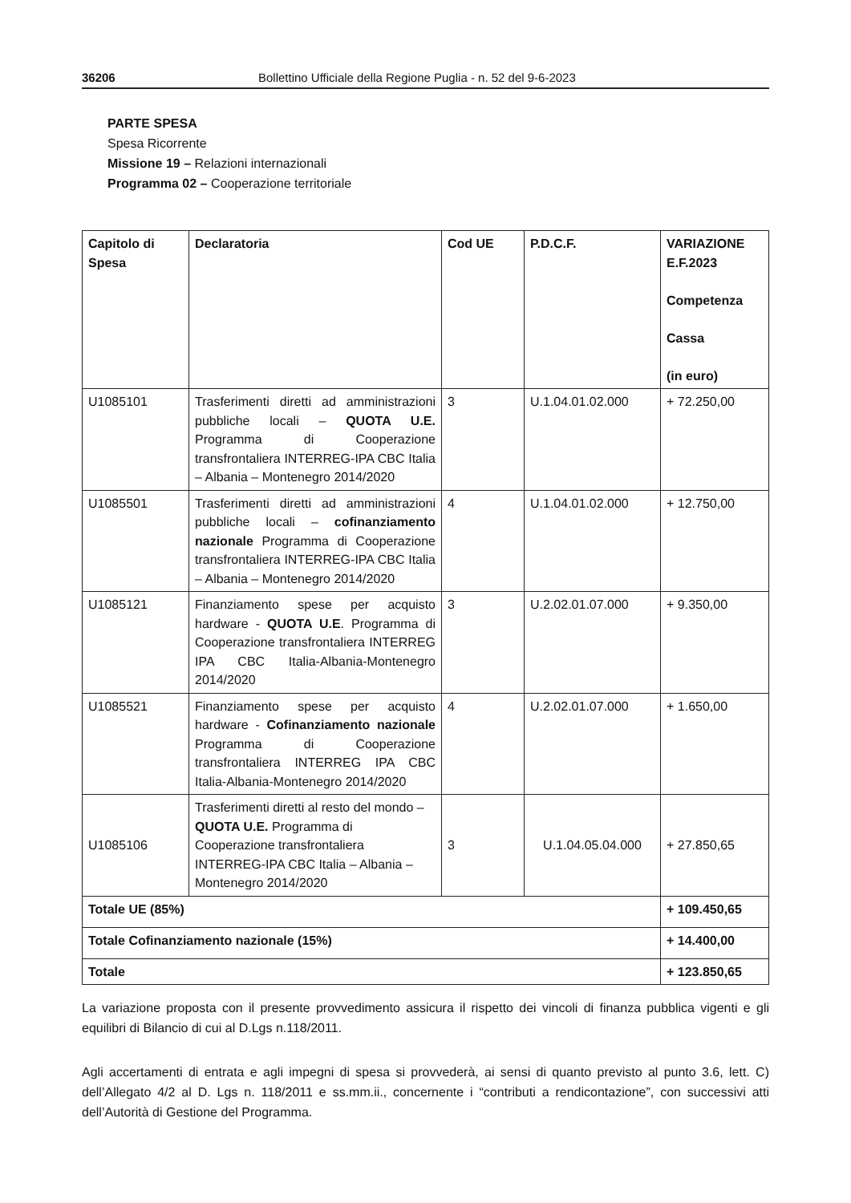36206 Bollettino Ufficiale della Regione Puglia - n. 52 del 9-6-2023
PARTE SPESA
Spesa Ricorrente
Missione 19 – Relazioni internazionali
Programma 02 – Cooperazione territoriale
| Capitolo di Spesa | Declaratoria | Cod UE | P.D.C.F. | VARIAZIONE E.F.2023 Competenza Cassa (in euro) |
| --- | --- | --- | --- | --- |
| U1085101 | Trasferimenti diretti ad amministrazioni pubbliche locali – QUOTA U.E. Programma di Cooperazione transfrontaliera INTERREG-IPA CBC Italia – Albania – Montenegro 2014/2020 | 3 | U.1.04.01.02.000 | + 72.250,00 |
| U1085501 | Trasferimenti diretti ad amministrazioni pubbliche locali – cofinanziamento nazionale Programma di Cooperazione transfrontaliera INTERREG-IPA CBC Italia – Albania – Montenegro 2014/2020 | 4 | U.1.04.01.02.000 | + 12.750,00 |
| U1085121 | Finanziamento spese per acquisto hardware - QUOTA U.E . Programma di Cooperazione transfrontaliera INTERREG IPA CBC Italia-Albania-Montenegro 2014/2020 | 3 | U.2.02.01.07.000 | + 9.350,00 |
| U1085521 | Finanziamento spese per acquisto hardware - Cofinanziamento nazionale Programma di Cooperazione transfrontaliera INTERREG IPA CBC Italia-Albania-Montenegro 2014/2020 | 4 | U.2.02.01.07.000 | + 1.650,00 |
| U1085106 | Trasferimenti diretti al resto del mondo – QUOTA U.E. Programma di Cooperazione transfrontaliera INTERREG-IPA CBC Italia – Albania – Montenegro 2014/2020 | 3 | U.1.04.05.04.000 | + 27.850,65 |
| Totale UE (85%) | | | | + 109.450,65 |
| Totale Cofinanziamento nazionale (15%) | | | | + 14.400,00 |
| Totale | | | | + 123.850,65 |
La variazione proposta con il presente provvedimento assicura il rispetto dei vincoli di finanza pubblica vigenti e gli equilibri di Bilancio di cui al D.Lgs n.118/2011.
Agli accertamenti di entrata e agli impegni di spesa si provvederà, ai sensi di quanto previsto al punto 3.6, lett. C) dell’Allegato 4/2 al D. Lgs n. 118/2011 e ss.mm.ii., concernente i “contributi a rendicontazione”, con successivi atti dell’Autorità di Gestione del Programma.